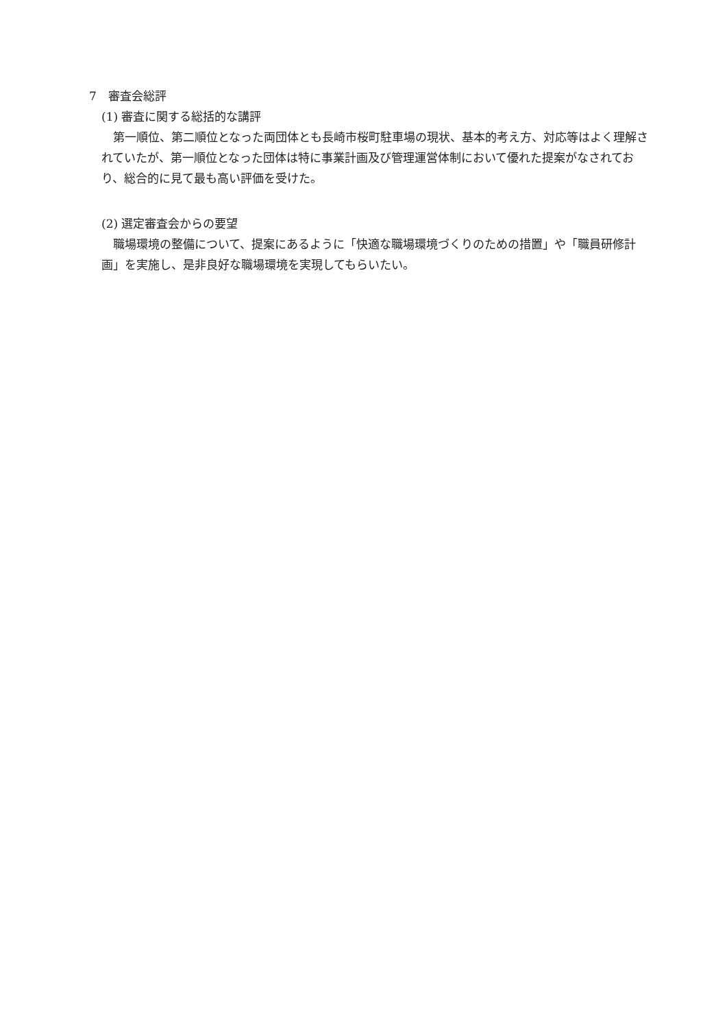7　審査会総評
(1) 審査に関する総括的な講評
第一順位、第二順位となった両団体とも長崎市桜町駐車場の現状、基本的考え方、対応等はよく理解されていたが、第一順位となった団体は特に事業計画及び管理運営体制において優れた提案がなされており、総合的に見て最も高い評価を受けた。
(2) 選定審査会からの要望
職場環境の整備について、提案にあるように「快適な職場環境づくりのための措置」や「職員研修計画」を実施し、是非良好な職場環境を実現してもらいたい。